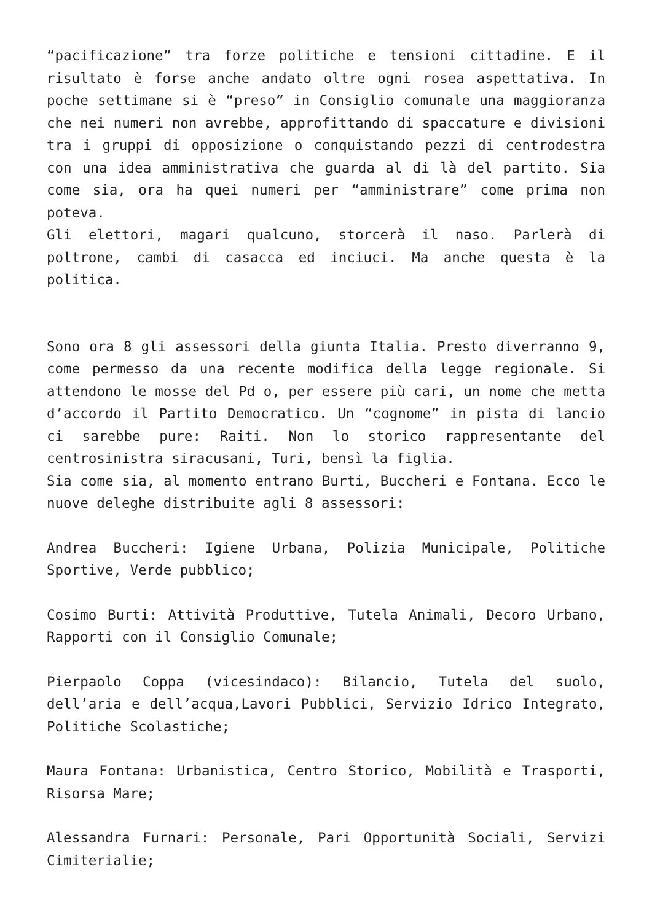“pacificazione” tra forze politiche e tensioni cittadine. E il risultato è forse anche andato oltre ogni rosea aspettativa. In poche settimane si è “preso” in Consiglio comunale una maggioranza che nei numeri non avrebbe, approfittando di spaccature e divisioni tra i gruppi di opposizione o conquistando pezzi di centrodestra con una idea amministrativa che guarda al di là del partito. Sia come sia, ora ha quei numeri per “amministrare” come prima non poteva.
Gli elettori, magari qualcuno, storcerà il naso. Parlerà di poltrone, cambi di casacca ed inciuci. Ma anche questa è la politica.
Sono ora 8 gli assessori della giunta Italia. Presto diverranno 9, come permesso da una recente modifica della legge regionale. Si attendono le mosse del Pd o, per essere più cari, un nome che metta d’accordo il Partito Democratico. Un “cognome” in pista di lancio ci sarebbe pure: Raiti. Non lo storico rappresentante del centrosinistra siracusani, Turi, bensì la figlia.
Sia come sia, al momento entrano Burti, Buccheri e Fontana. Ecco le nuove deleghe distribuite agli 8 assessori:
Andrea Buccheri: Igiene Urbana, Polizia Municipale, Politiche Sportive, Verde pubblico;
Cosimo Burti: Attività Produttive, Tutela Animali, Decoro Urbano, Rapporti con il Consiglio Comunale;
Pierpaolo Coppa (vicesindaco): Bilancio, Tutela del suolo, dell’aria e dell’acqua,Lavori Pubblici, Servizio Idrico Integrato, Politiche Scolastiche;
Maura Fontana: Urbanistica, Centro Storico, Mobilità e Trasporti, Risorsa Mare;
Alessandra Furnari: Personale, Pari Opportunità Sociali, Servizi Cimiterialie;